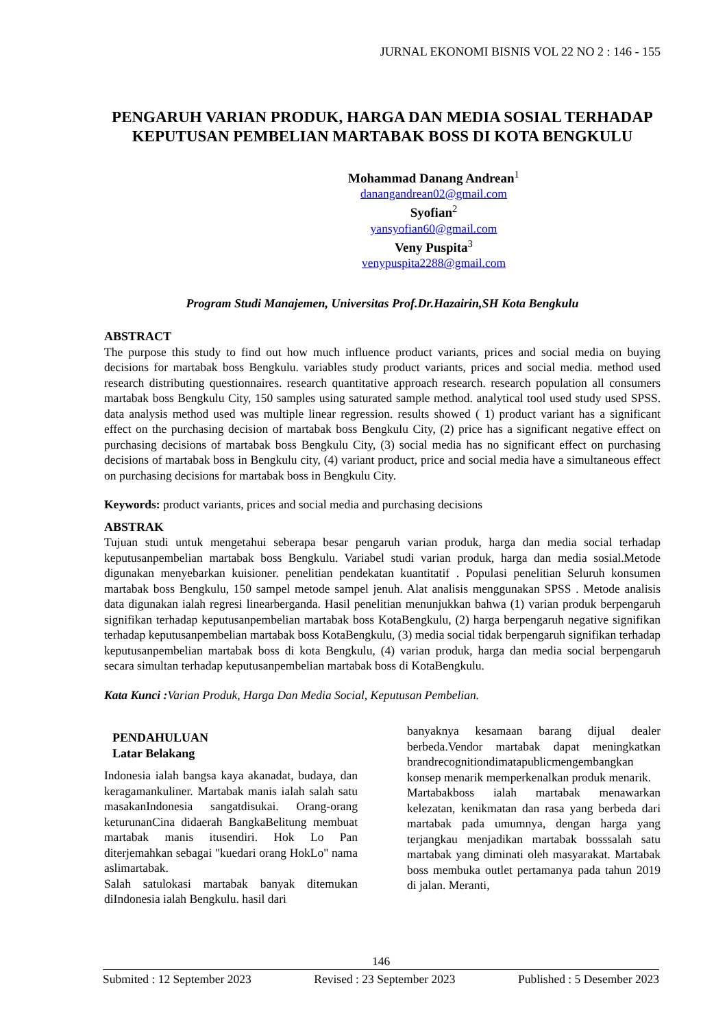JURNAL EKONOMI BISNIS VOL 22 NO 2 : 146 - 155
PENGARUH VARIAN PRODUK, HARGA DAN MEDIA SOSIAL TERHADAP KEPUTUSAN PEMBELIAN MARTABAK BOSS DI KOTA BENGKULU
Mohammad Danang Andrean<sup>1</sup>
danangandrean02@gmail.com
Syofian<sup>2</sup>
yansyofian60@gmail.com
Veny Puspita<sup>3</sup>
venypuspita2288@gmail.com
Program Studi Manajemen, Universitas Prof.Dr.Hazairin,SH Kota Bengkulu
ABSTRACT
The purpose this study to find out how much influence product variants, prices and social media on buying decisions for martabak boss Bengkulu. variables study product variants, prices and social media. method used research distributing questionnaires. research quantitative approach research. research population all consumers martabak boss Bengkulu City, 150 samples using saturated sample method. analytical tool used study used SPSS. data analysis method used was multiple linear regression. results showed ( 1) product variant has a significant effect on the purchasing decision of martabak boss Bengkulu City, (2) price has a significant negative effect on purchasing decisions of martabak boss Bengkulu City, (3) social media has no significant effect on purchasing decisions of martabak boss in Bengkulu city, (4) variant product, price and social media have a simultaneous effect on purchasing decisions for martabak boss in Bengkulu City.
Keywords: product variants, prices and social media and purchasing decisions
ABSTRAK
Tujuan studi untuk mengetahui seberapa besar pengaruh varian produk, harga dan media social terhadap keputusanpembelian martabak boss Bengkulu. Variabel studi varian produk, harga dan media sosial.Metode digunakan menyebarkan kuisioner. penelitian pendekatan kuantitatif . Populasi penelitian Seluruh konsumen martabak boss Bengkulu, 150 sampel metode sampel jenuh. Alat analisis menggunakan SPSS . Metode analisis data digunakan ialah regresi linearberganda. Hasil penelitian menunjukkan bahwa (1) varian produk berpengaruh signifikan terhadap keputusanpembelian martabak boss KotaBengkulu, (2) harga berpengaruh negative signifikan terhadap keputusanpembelian martabak boss KotaBengkulu, (3) media social tidak berpengaruh signifikan terhadap keputusanpembelian martabak boss di kota Bengkulu, (4) varian produk, harga dan media social berpengaruh secara simultan terhadap keputusanpembelian martabak boss di KotaBengkulu.
Kata Kunci : Varian Produk, Harga Dan Media Social, Keputusan Pembelian.
PENDAHULUAN
Latar Belakang
Indonesia ialah bangsa kaya akanadat, budaya, dan keragamankuliner. Martabak manis ialah salah satu masakanIndonesia sangatdisukai. Orang-orang keturunanCina didaerah BangkaBelitung membuat martabak manis itusendiri. Hok Lo Pan diterjemahkan sebagai "kuedari orang HokLo" nama aslimartabak.
Salah satulokasi martabak banyak ditemukan diIndonesia ialah Bengkulu. hasil dari
banyaknya kesamaan barang dijual dealer berbeda.Vendor martabak dapat meningkatkan brandrecognitiondimatapublicmengembangkan konsep menarik memperkenalkan produk menarik.
Martabakboss ialah martabak menawarkan kelezatan, kenikmatan dan rasa yang berbeda dari martabak pada umumnya, dengan harga yang terjangkau menjadikan martabak bosssalah satu martabak yang diminati oleh masyarakat. Martabak boss membuka outlet pertamanya pada tahun 2019 di jalan. Meranti,
146
Submited : 12 September 2023 Revised : 23 September 2023 Published : 5 Desember 2023